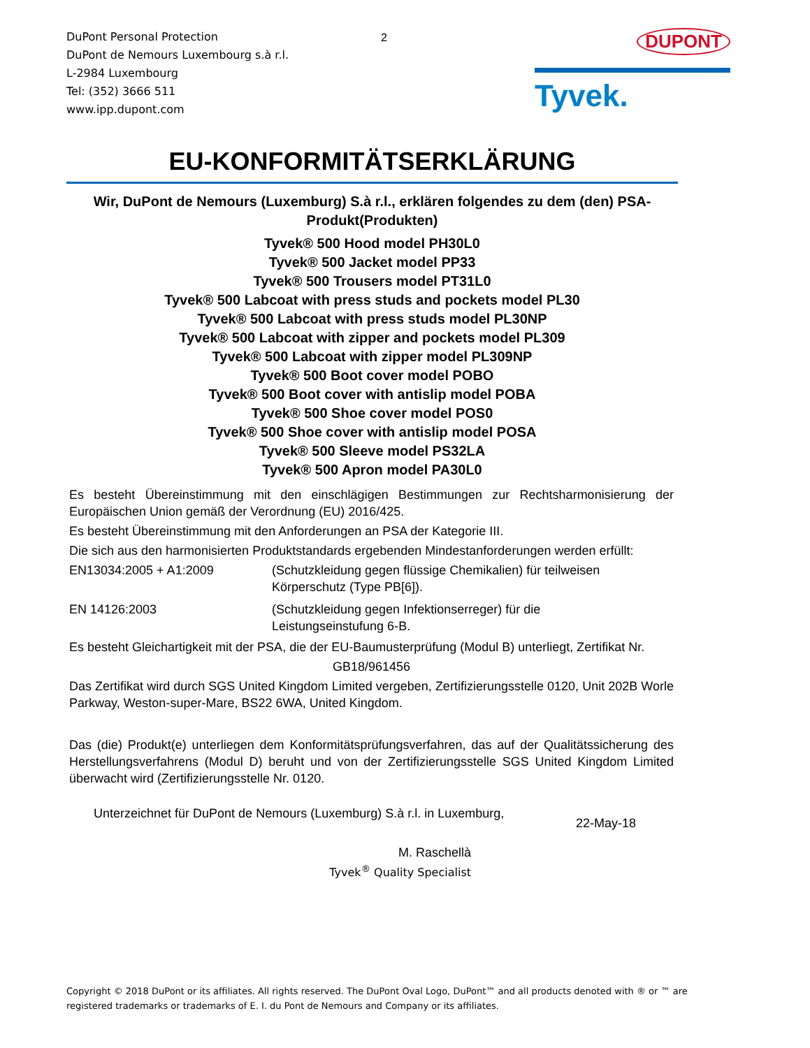DuPont Personal Protection
DuPont de Nemours Luxembourg s.à r.l.
L-2984 Luxembourg
Tel: (352) 3666 511
www.ipp.dupont.com
2
DUPONT
Tyvek.
EU-KONFORMITÄTSERKLÄRUNG
Wir, DuPont de Nemours (Luxemburg) S.à r.l., erklären folgendes zu dem (den) PSA-Produkt(Produkten)
Tyvek® 500 Hood model PH30L0
Tyvek® 500 Jacket model PP33
Tyvek® 500 Trousers model PT31L0
Tyvek® 500 Labcoat with press studs and pockets model PL30
Tyvek® 500 Labcoat with press studs model PL30NP
Tyvek® 500 Labcoat with zipper and pockets model PL309
Tyvek® 500 Labcoat with zipper model PL309NP
Tyvek® 500 Boot cover model POBO
Tyvek® 500 Boot cover with antislip model POBA
Tyvek® 500 Shoe cover model POS0
Tyvek® 500 Shoe cover with antislip model POSA
Tyvek® 500 Sleeve model PS32LA
Tyvek® 500 Apron model PA30L0
Es besteht Übereinstimmung mit den einschlägigen Bestimmungen zur Rechtsharmonisierung der Europäischen Union gemäß der Verordnung (EU) 2016/425.
Es besteht Übereinstimmung mit den Anforderungen an PSA der Kategorie III.
Die sich aus den harmonisierten Produktstandards ergebenden Mindestanforderungen werden erfüllt:
EN13034:2005 + A1:2009 (Schutzkleidung gegen flüssige Chemikalien) für teilweisen
Körperschutz (Type PB[6]).
EN 14126:2003 (Schutzkleidung gegen Infektionserreger) für die
Leistungseinstufung 6-B.
Es besteht Gleichartigkeit mit der PSA, die der EU-Baumusterprüfung (Modul B) unterliegt, Zertifikat Nr.
GB18/961456
Das Zertifikat wird durch SGS United Kingdom Limited vergeben, Zertifizierungsstelle 0120, Unit 202B Worle Parkway, Weston-super-Mare, BS22 6WA, United Kingdom.
Das (die) Produkt(e) unterliegen dem Konformitätsprüfungsverfahren, das auf der Qualitätssicherung des Herstellungsverfahrens (Modul D) beruht und von der Zertifizierungsstelle SGS United Kingdom Limited überwacht wird (Zertifizierungsstelle Nr. 0120.
Unterzeichnet für DuPont de Nemours (Luxemburg) S.à r.l. in Luxemburg,
22-May-18
M. Raschellà
Tyvek<sup>®</sup> Quality Specialist
Copyright © 2018 DuPont or its affiliates. All rights reserved. The DuPont Oval Logo, DuPont™ and all products denoted with ® or ™ are registered trademarks or trademarks of E. I. du Pont de Nemours and Company or its affiliates.